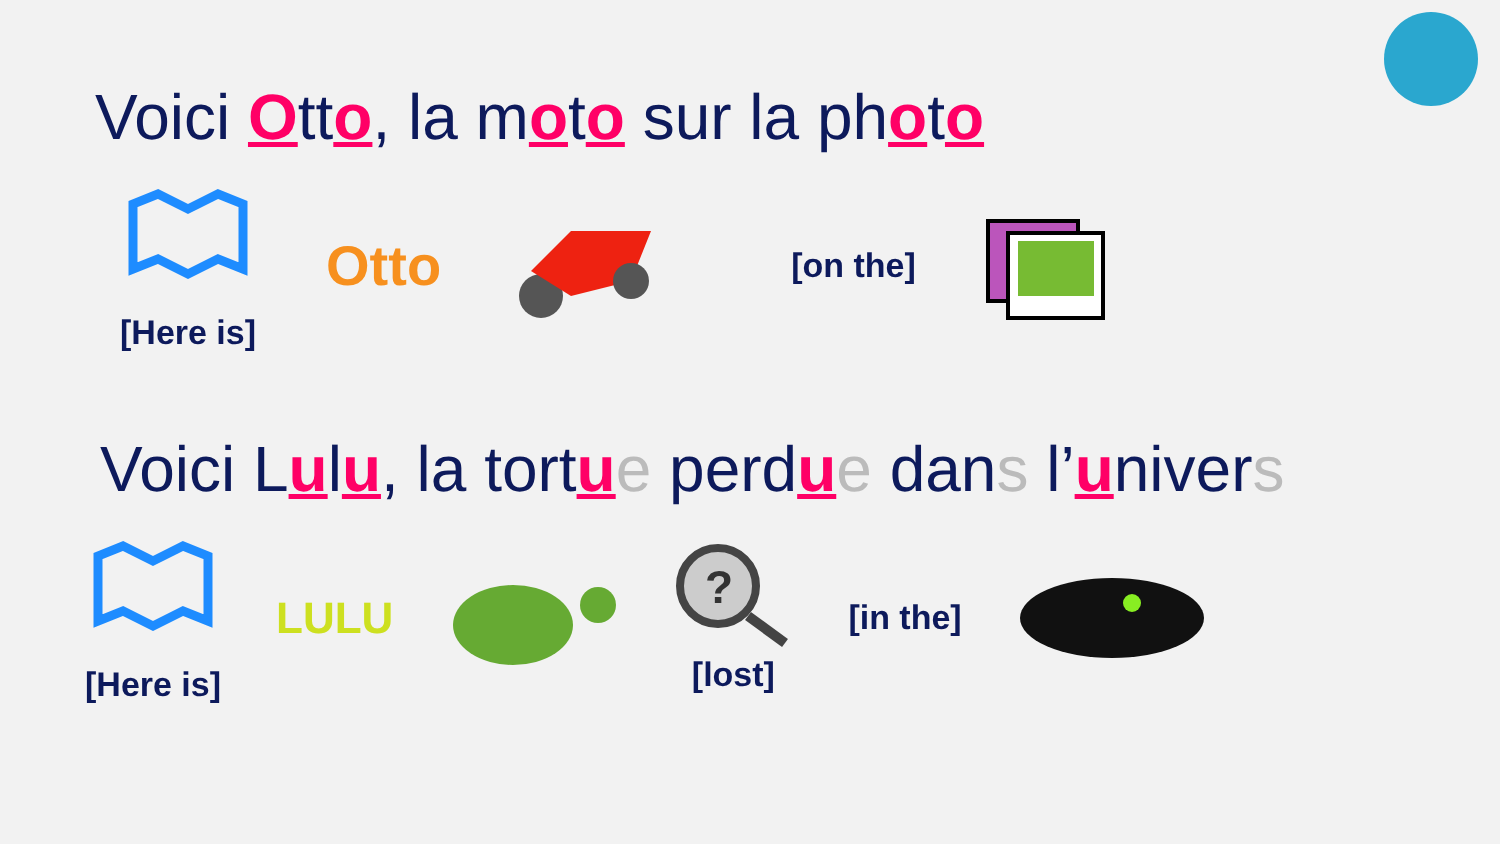Voici Otto, la moto sur la photo
[Here is]
Otto
[on the]
Voici Lulu, la tortue perdue dans l’univers
[Here is]
LULU
?
[lost]
[in the]